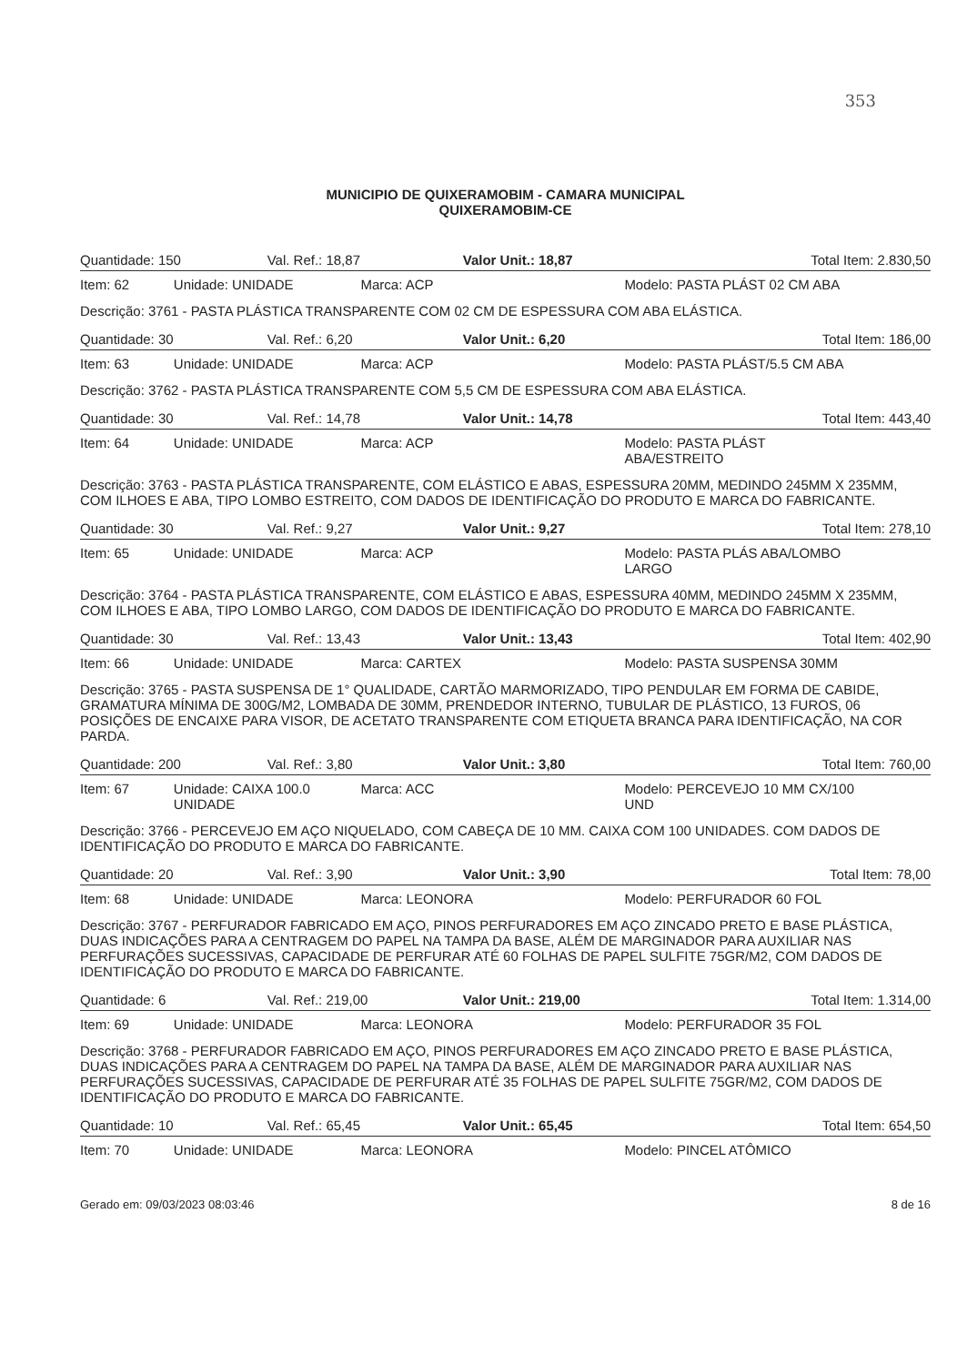353
MUNICIPIO DE QUIXERAMOBIM - CAMARA MUNICIPAL
QUIXERAMOBIM-CE
| Quantidade: 150 | Val. Ref.: 18,87 | Valor Unit.: 18,87 | Total Item: 2.830,50 |
| / Item: 62 / Unidade: UNIDADE / Marca: ACP / Modelo: PASTA PLÁST 02 CM ABA / | | | |
| Descrição: 3761 - PASTA PLÁSTICA TRANSPARENTE COM 02 CM DE ESPESSURA COM ABA ELÁSTICA. | | | |
| Quantidade: 30 | Val. Ref.: 6,20 | Valor Unit.: 6,20 | Total Item: 186,00 |
| / Item: 63 / Unidade: UNIDADE / Marca: ACP / Modelo: PASTA PLÁST/5.5 CM ABA / | | | |
| Descrição: 3762 - PASTA PLÁSTICA TRANSPARENTE COM 5,5 CM DE ESPESSURA COM ABA ELÁSTICA. | | | |
| Quantidade: 30 | Val. Ref.: 14,78 | Valor Unit.: 14,78 | Total Item: 443,40 |
| / Item: 64 / Unidade: UNIDADE / Marca: ACP / Modelo: PASTA PLÁST ABA/ESTREITO / | | | |
| Descrição: 3763 - PASTA PLÁSTICA TRANSPARENTE, COM ELÁSTICO E ABAS, ESPESSURA 20MM, MEDINDO 245MM X 235MM, COM ILHOES E ABA, TIPO LOMBO ESTREITO, COM DADOS DE IDENTIFICAÇÃO DO PRODUTO E MARCA DO FABRICANTE. | | | |
| Quantidade: 30 | Val. Ref.: 9,27 | Valor Unit.: 9,27 | Total Item: 278,10 |
| / Item: 65 / Unidade: UNIDADE / Marca: ACP / Modelo: PASTA PLÁS ABA/LOMBO LARGO / | | | |
| Descrição: 3764 - PASTA PLÁSTICA TRANSPARENTE, COM ELÁSTICO E ABAS, ESPESSURA 40MM, MEDINDO 245MM X 235MM, COM ILHOES E ABA, TIPO LOMBO LARGO, COM DADOS DE IDENTIFICAÇÃO DO PRODUTO E MARCA DO FABRICANTE. | | | |
| Quantidade: 30 | Val. Ref.: 13,43 | Valor Unit.: 13,43 | Total Item: 402,90 |
| / Item: 66 / Unidade: UNIDADE / Marca: CARTEX / Modelo: PASTA SUSPENSA 30MM / | | | |
| Descrição: 3765 - PASTA SUSPENSA DE 1° QUALIDADE, CARTÃO MARMORIZADO, TIPO PENDULAR EM FORMA DE CABIDE, GRAMATURA MÍNIMA DE 300G/M2, LOMBADA DE 30MM, PRENDEDOR INTERNO, TUBULAR DE PLÁSTICO, 13 FUROS, 06 POSIÇÕES DE ENCAIXE PARA VISOR, DE ACETATO TRANSPARENTE COM ETIQUETA BRANCA PARA IDENTIFICAÇÃO, NA COR PARDA. | | | |
| Quantidade: 200 | Val. Ref.: 3,80 | Valor Unit.: 3,80 | Total Item: 760,00 |
| / Item: 67 / Unidade: CAIXA 100.0 UNIDADE / Marca: ACC / Modelo: PERCEVEJO 10 MM CX/100 UND / | | | |
| Descrição: 3766 - PERCEVEJO EM AÇO NIQUELADO, COM CABEÇA DE 10 MM. CAIXA COM 100 UNIDADES. COM DADOS DE IDENTIFICAÇÃO DO PRODUTO E MARCA DO FABRICANTE. | | | |
| Quantidade: 20 | Val. Ref.: 3,90 | Valor Unit.: 3,90 | Total Item: 78,00 |
| / Item: 68 / Unidade: UNIDADE / Marca: LEONORA / Modelo: PERFURADOR 60 FOL / | | | |
| Descrição: 3767 - PERFURADOR FABRICADO EM AÇO, PINOS PERFURADORES EM AÇO ZINCADO PRETO E BASE PLÁSTICA, DUAS INDICAÇÕES PARA A CENTRAGEM DO PAPEL NA TAMPA DA BASE, ALÉM DE MARGINADOR PARA AUXILIAR NAS PERFURAÇÕES SUCESSIVAS, CAPACIDADE DE PERFURAR ATÉ 60 FOLHAS DE PAPEL SULFITE 75GR/M2, COM DADOS DE IDENTIFICAÇÃO DO PRODUTO E MARCA DO FABRICANTE. | | | |
| Quantidade: 6 | Val. Ref.: 219,00 | Valor Unit.: 219,00 | Total Item: 1.314,00 |
| / Item: 69 / Unidade: UNIDADE / Marca: LEONORA / Modelo: PERFURADOR 35 FOL / | | | |
| Descrição: 3768 - PERFURADOR FABRICADO EM AÇO, PINOS PERFURADORES EM AÇO ZINCADO PRETO E BASE PLÁSTICA, DUAS INDICAÇÕES PARA A CENTRAGEM DO PAPEL NA TAMPA DA BASE, ALÉM DE MARGINADOR PARA AUXILIAR NAS PERFURAÇÕES SUCESSIVAS, CAPACIDADE DE PERFURAR ATÉ 35 FOLHAS DE PAPEL SULFITE 75GR/M2, COM DADOS DE IDENTIFICAÇÃO DO PRODUTO E MARCA DO FABRICANTE. | | | |
| Quantidade: 10 | Val. Ref.: 65,45 | Valor Unit.: 65,45 | Total Item: 654,50 |
| / Item: 70 / Unidade: UNIDADE / Marca: LEONORA / Modelo: PINCEL ATÔMICO / | | | |
Gerado em: 09/03/2023 08:03:46 8 de 16